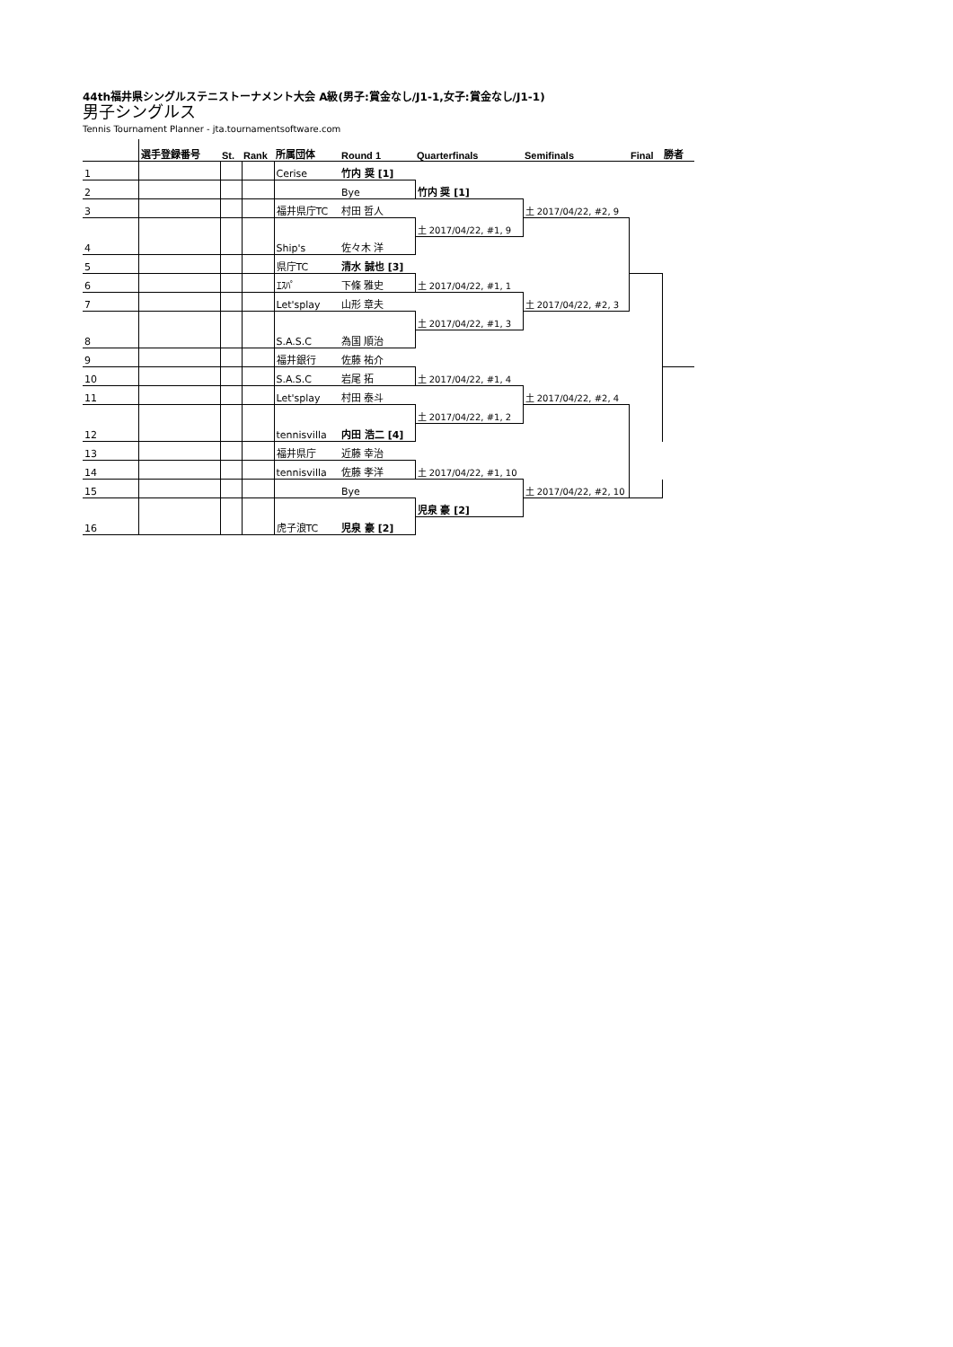44th福井県シングルステニストーナメント大会 A級(男子:賞金なし/J1-1,女子:賞金なし/J1-1)
男子シングルス
Tennis Tournament Planner - jta.tournamentsoftware.com
| | 選手登録番号 | St. | Rank | 所属団体 | Round 1 | Quarterfinals | Semifinals | Final | 勝者 |
| --- | --- | --- | --- | --- | --- | --- | --- | --- | --- |
| 1 | | | | Cerise | 竹内 奨 [1] | | | | |
| 2 | | | | | Bye | 竹内 奨 [1] | | | |
| 3 | | | | 福井県庁TC | 村田 哲人 | | 土 2017/04/22, #2, 9 | | |
| 4 | | | | Ship's | 佐々木 洋 | 土 2017/04/22, #1, 9 | | | |
| 5 | | | | 県庁TC | 清水 誠也 [3] | | | | |
| 6 | | | | ｴｽﾊﾟ | 下條 雅史 | 土 2017/04/22, #1, 1 | | | |
| 7 | | | | Let'splay | 山形 章夫 | | 土 2017/04/22, #2, 3 | | |
| 8 | | | | S.A.S.C | 為国 順治 | 土 2017/04/22, #1, 3 | | | |
| 9 | | | | 福井銀行 | 佐藤 祐介 | | | | |
| 10 | | | | S.A.S.C | 岩尾 拓 | 土 2017/04/22, #1, 4 | | | |
| 11 | | | | Let'splay | 村田 泰斗 | | 土 2017/04/22, #2, 4 | | |
| 12 | | | | tennisvilla | 内田 浩二 [4] | 土 2017/04/22, #1, 2 | | | |
| 13 | | | | 福井県庁 | 近藤 幸治 | | | | |
| 14 | | | | tennisvilla | 佐藤 孝洋 | 土 2017/04/22, #1, 10 | | | |
| 15 | | | | | Bye | | 土 2017/04/22, #2, 10 | | |
| 16 | | | | 虎子浪TC | 児泉 豪 [2] | 児泉 豪 [2] | | | |